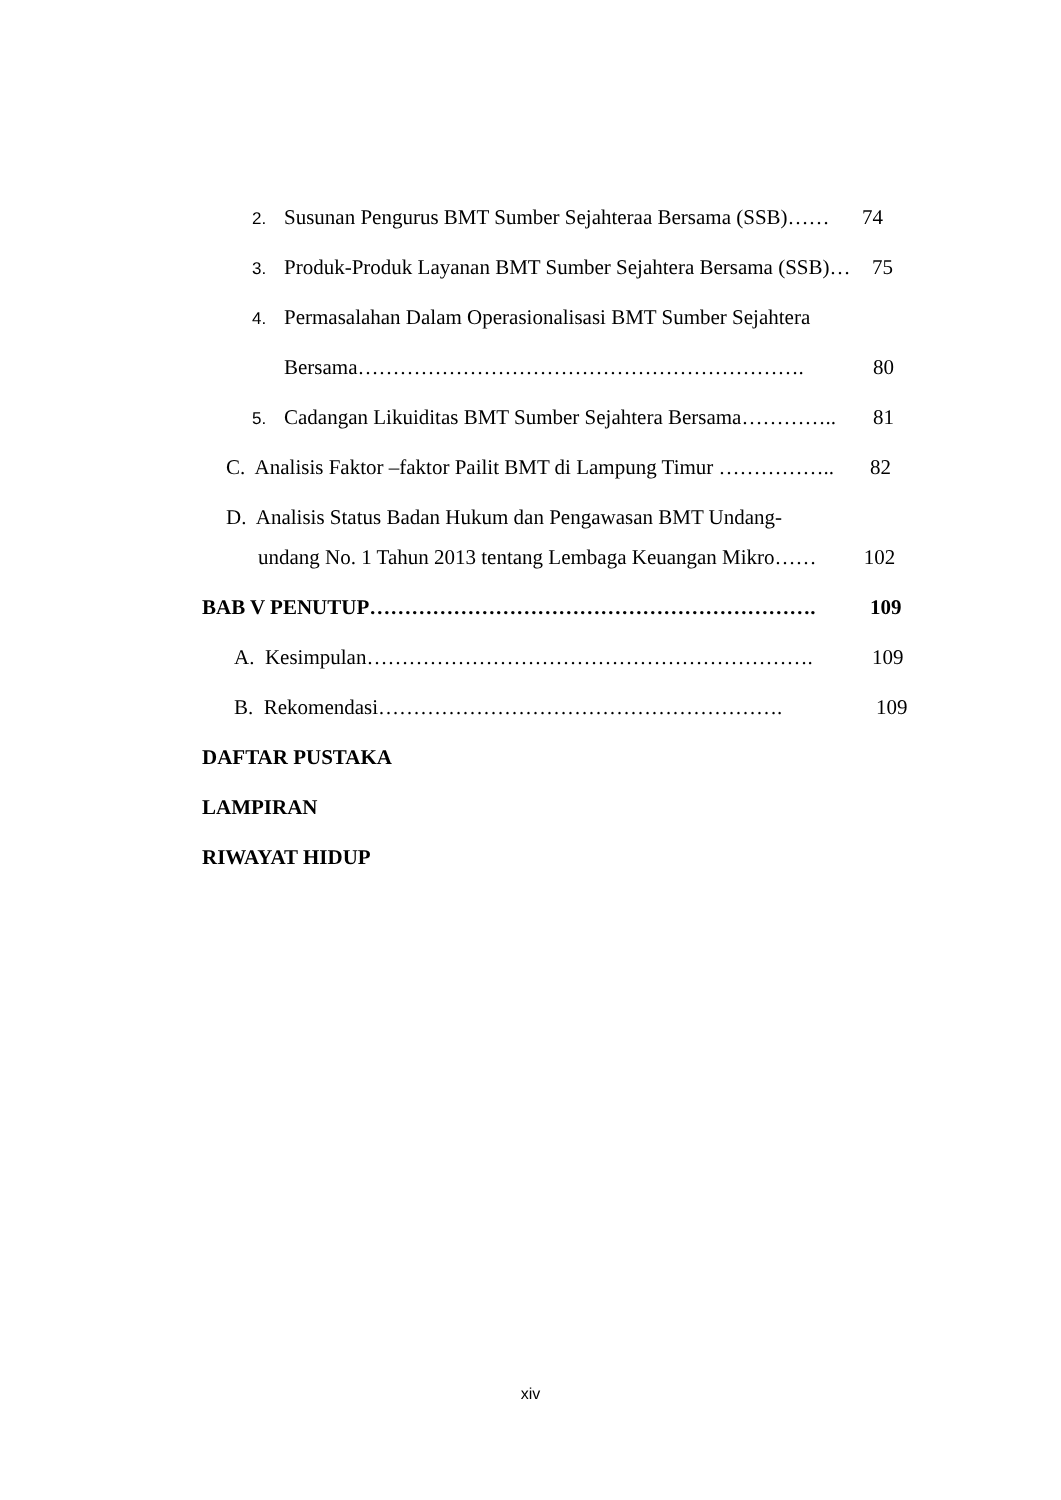2. Susunan Pengurus BMT Sumber Sejahteraa Bersama (SSB)…… 74
3. Produk-Produk Layanan BMT Sumber Sejahtera Bersama (SSB)… 75
4. Permasalahan Dalam Operasionalisasi BMT Sumber Sejahtera
Bersama………………………………………………………. 80
5. Cadangan Likuiditas BMT Sumber Sejahtera Bersama………….. 81
C. Analisis Faktor –faktor Pailit BMT di Lampung Timur …………….. 82
D. Analisis Status Badan Hukum dan Pengawasan BMT Undang-
undang No. 1 Tahun 2013 tentang Lembaga Keuangan Mikro…… 102
BAB V PENUTUP………………………………………………………. 109
A. Kesimpulan………………………………………………………. 109
B. Rekomendasi…………………………………………………. 109
DAFTAR PUSTAKA
LAMPIRAN
RIWAYAT HIDUP
xiv